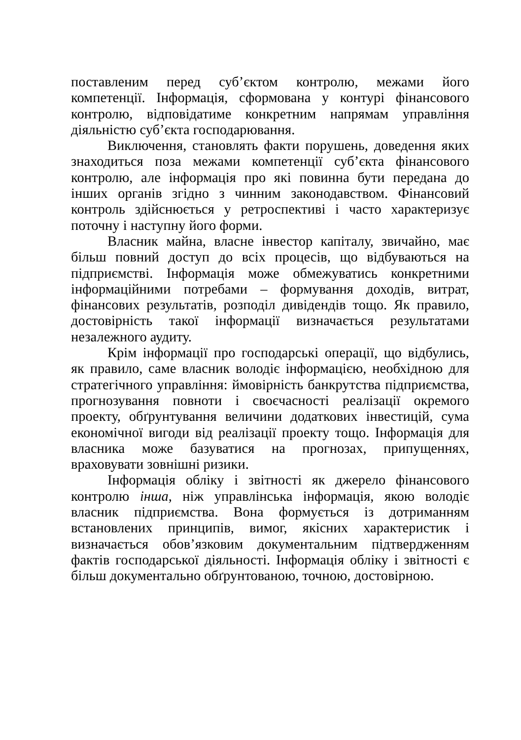поставленим перед суб’єктом контролю, межами його компетенції. Інформація, сформована у контурі фінансового контролю, відповідатиме конкретним напрямам управління діяльністю суб’єкта господарювання.
Виключення, становлять факти порушень, доведення яких знаходиться поза межами компетенції суб’єкта фінансового контролю, але інформація про які повинна бути передана до інших органів згідно з чинним законодавством. Фінансовий контроль здійснюється у ретроспективі і часто характеризує поточну і наступну його форми.
Власник майна, власне інвестор капіталу, звичайно, має більш повний доступ до всіх процесів, що відбуваються на підприємстві. Інформація може обмежуватись конкретними інформаційними потребами – формування доходів, витрат, фінансових результатів, розподіл дивідендів тощо. Як правило, достовірність такої інформації визначається результатами незалежного аудиту.
Крім інформації про господарські операції, що відбулись, як правило, саме власник володіє інформацією, необхідною для стратегічного управління: ймовірність банкрутства підприємства, прогнозування повноти і своєчасності реалізації окремого проекту, обґрунтування величини додаткових інвестицій, сума економічної вигоди від реалізації проекту тощо. Інформація для власника може базуватися на прогнозах, припущеннях, враховувати зовнішні ризики.
Інформація обліку і звітності як джерело фінансового контролю інша, ніж управлінська інформація, якою володіє власник підприємства. Вона формується із дотриманням встановлених принципів, вимог, якісних характеристик і визначається обов’язковим документальним підтвердженням фактів господарської діяльності. Інформація обліку і звітності є більш документально обґрунтованою, точною, достовірною.